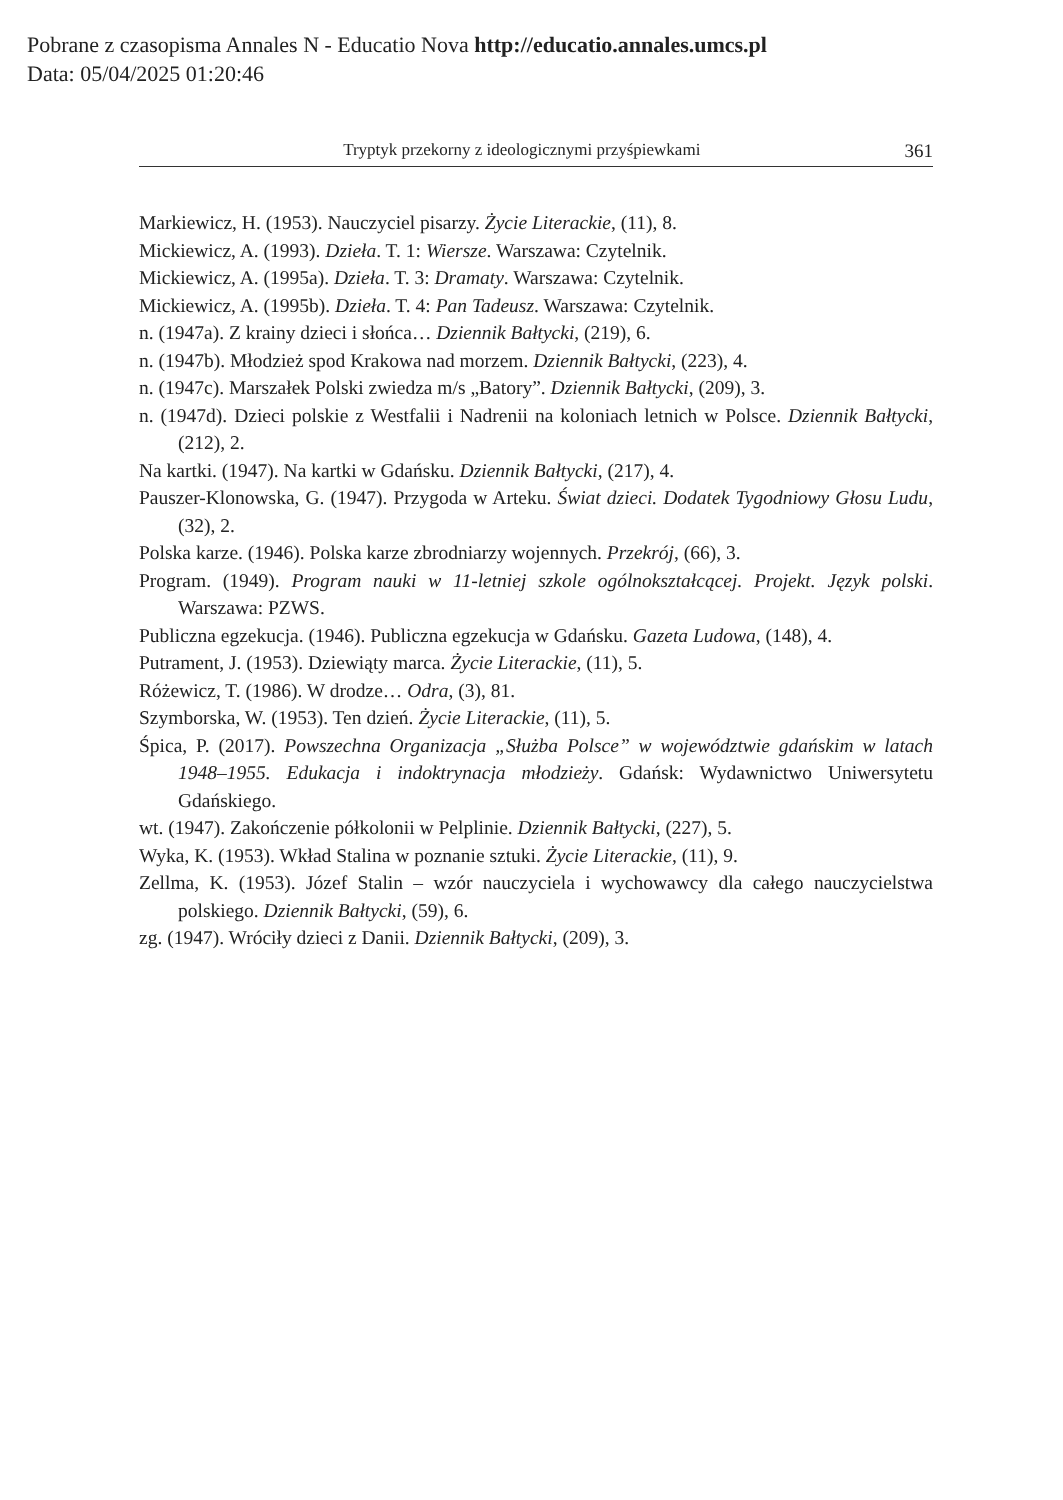Pobrane z czasopisma Annales N - Educatio Nova http://educatio.annales.umcs.pl
Data: 05/04/2025 01:20:46
Tryptyk przekorny z ideologicznymi przyśpiewkami 361
Markiewicz, H. (1953). Nauczyciel pisarzy. Życie Literackie, (11), 8.
Mickiewicz, A. (1993). Dzieła. T. 1: Wiersze. Warszawa: Czytelnik.
Mickiewicz, A. (1995a). Dzieła. T. 3: Dramaty. Warszawa: Czytelnik.
Mickiewicz, A. (1995b). Dzieła. T. 4: Pan Tadeusz. Warszawa: Czytelnik.
n. (1947a). Z krainy dzieci i słońca… Dziennik Bałtycki, (219), 6.
n. (1947b). Młodzież spod Krakowa nad morzem. Dziennik Bałtycki, (223), 4.
n. (1947c). Marszałek Polski zwiedza m/s „Batory”. Dziennik Bałtycki, (209), 3.
n. (1947d). Dzieci polskie z Westfalii i Nadrenii na koloniach letnich w Polsce. Dziennik Bałtycki, (212), 2.
Na kartki. (1947). Na kartki w Gdańsku. Dziennik Bałtycki, (217), 4.
Pauszer-Klonowska, G. (1947). Przygoda w Arteku. Świat dzieci. Dodatek Tygodniowy Głosu Ludu, (32), 2.
Polska karze. (1946). Polska karze zbrodniarzy wojennych. Przekrój, (66), 3.
Program. (1949). Program nauki w 11-letniej szkole ogólnokształcącej. Projekt. Język polski. Warszawa: PZWS.
Publiczna egzekucja. (1946). Publiczna egzekucja w Gdańsku. Gazeta Ludowa, (148), 4.
Putrament, J. (1953). Dziewiąty marca. Życie Literackie, (11), 5.
Różewicz, T. (1986). W drodze… Odra, (3), 81.
Szymborska, W. (1953). Ten dzień. Życie Literackie, (11), 5.
Śpica, P. (2017). Powszechna Organizacja „Służba Polsce” w województwie gdańskim w latach 1948–1955. Edukacja i indoktrynacja młodzieży. Gdańsk: Wydawnictwo Uniwersytetu Gdańskiego.
wt. (1947). Zakończenie półkolonii w Pelplinie. Dziennik Bałtycki, (227), 5.
Wyka, K. (1953). Wkład Stalina w poznanie sztuki. Życie Literackie, (11), 9.
Zellma, K. (1953). Józef Stalin – wzór nauczyciela i wychowawcy dla całego nauczycielstwa polskiego. Dziennik Bałtycki, (59), 6.
zg. (1947). Wróciły dzieci z Danii. Dziennik Bałtycki, (209), 3.